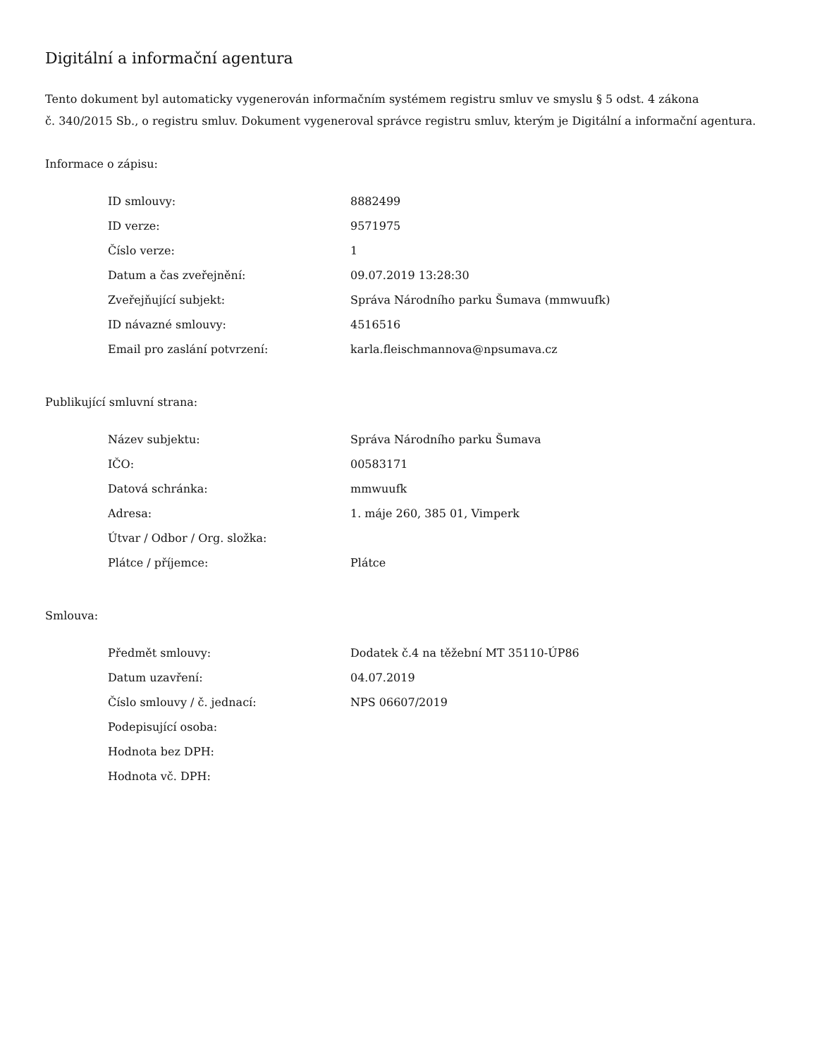Digitální a informační agentura
Tento dokument byl automaticky vygenerován informačním systémem registru smluv ve smyslu § 5 odst. 4 zákona
č. 340/2015 Sb., o registru smluv. Dokument vygeneroval správce registru smluv, kterým je Digitální a informační agentura.
Informace o zápisu:
| ID smlouvy: | 8882499 |
| ID verze: | 9571975 |
| Číslo verze: | 1 |
| Datum a čas zveřejnění: | 09.07.2019 13:28:30 |
| Zveřejňující subjekt: | Správa Národního parku Šumava (mmwuufk) |
| ID návazné smlouvy: | 4516516 |
| Email pro zaslání potvrzení: | karla.fleischmannova@npsumava.cz |
Publikující smluvní strana:
| Název subjektu: | Správa Národního parku Šumava |
| IČO: | 00583171 |
| Datová schránka: | mmwuufk |
| Adresa: | 1. máje 260, 385 01, Vimperk |
| Útvar / Odbor / Org. složka: | |
| Plátce / příjemce: | Plátce |
Smlouva:
| Předmět smlouvy: | Dodatek č.4 na těžební MT 35110-ÚP86 |
| Datum uzavření: | 04.07.2019 |
| Číslo smlouvy / č. jednací: | NPS 06607/2019 |
| Podepisující osoba: | |
| Hodnota bez DPH: | |
| Hodnota vč. DPH: | |